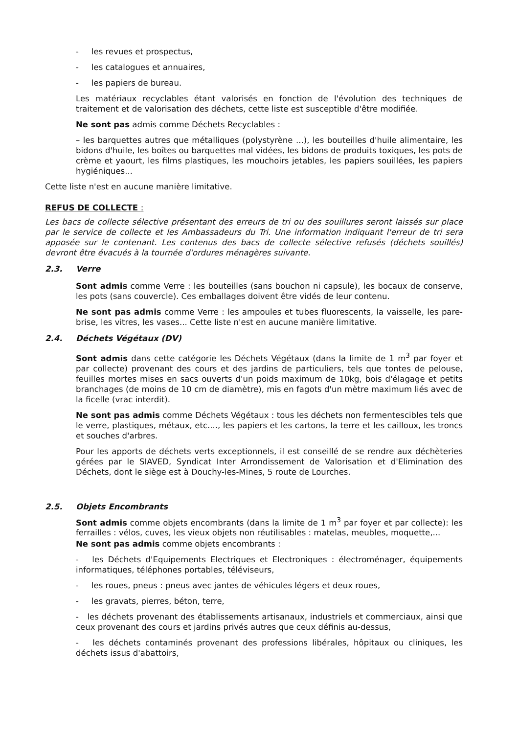- les revues et prospectus,
- les catalogues et annuaires,
- les papiers de bureau.
Les matériaux recyclables étant valorisés en fonction de l'évolution des techniques de traitement et de valorisation des déchets, cette liste est susceptible d'être modifiée.
Ne sont pas admis comme Déchets Recyclables :
– les barquettes autres que métalliques (polystyrène ...), les bouteilles d'huile alimentaire, les bidons d'huile, les boîtes ou barquettes mal vidées, les bidons de produits toxiques, les pots de crème et yaourt, les films plastiques, les mouchoirs jetables, les papiers souillées, les papiers hygiéniques...
Cette liste n'est en aucune manière limitative.
REFUS DE COLLECTE :
Les bacs de collecte sélective présentant des erreurs de tri ou des souillures seront laissés sur place par le service de collecte et les Ambassadeurs du Tri. Une information indiquant l'erreur de tri sera apposée sur le contenant. Les contenus des bacs de collecte sélective refusés (déchets souillés) devront être évacués à la tournée d'ordures ménagères suivante.
2.3. Verre
Sont admis comme Verre : les bouteilles (sans bouchon ni capsule), les bocaux de conserve, les pots (sans couvercle). Ces emballages doivent être vidés de leur contenu.
Ne sont pas admis comme Verre : les ampoules et tubes fluorescents, la vaisselle, les pare-brise, les vitres, les vases... Cette liste n'est en aucune manière limitative.
2.4. Déchets Végétaux (DV)
Sont admis dans cette catégorie les Déchets Végétaux (dans la limite de 1 m<sup>3</sup> par foyer et par collecte) provenant des cours et des jardins de particuliers, tels que tontes de pelouse, feuilles mortes mises en sacs ouverts d'un poids maximum de 10kg, bois d'élagage et petits branchages (de moins de 10 cm de diamètre), mis en fagots d'un mètre maximum liés avec de la ficelle (vrac interdit).
Ne sont pas admis comme Déchets Végétaux : tous les déchets non fermentescibles tels que le verre, plastiques, métaux, etc...., les papiers et les cartons, la terre et les cailloux, les troncs et souches d'arbres.
Pour les apports de déchets verts exceptionnels, il est conseillé de se rendre aux déchèteries gérées par le SIAVED, Syndicat Inter Arrondissement de Valorisation et d'Elimination des Déchets, dont le siège est à Douchy-les-Mines, 5 route de Lourches.
2.5. Objets Encombrants
Sont admis comme objets encombrants (dans la limite de 1 m<sup>3</sup> par foyer et par collecte): les ferrailles : vélos, cuves, les vieux objets non réutilisables : matelas, meubles, moquette,...
Ne sont pas admis comme objets encombrants :
- les Déchets d'Equipements Electriques et Electroniques : électroménager, équipements informatiques, téléphones portables, téléviseurs,
- les roues, pneus : pneus avec jantes de véhicules légers et deux roues,
- les gravats, pierres, béton, terre,
- les déchets provenant des établissements artisanaux, industriels et commerciaux, ainsi que ceux provenant des cours et jardins privés autres que ceux définis au-dessus,
- les déchets contaminés provenant des professions libérales, hôpitaux ou cliniques, les déchets issus d'abattoirs,